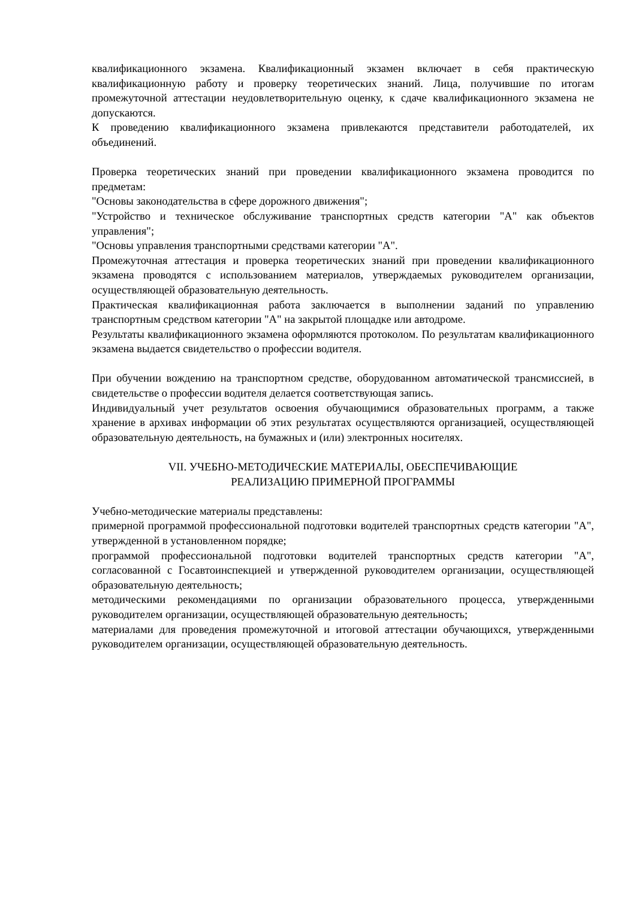квалификационного экзамена. Квалификационный экзамен включает в себя практическую квалификационную работу и проверку теоретических знаний. Лица, получившие по итогам промежуточной аттестации неудовлетворительную оценку, к сдаче квалификационного экзамена не допускаются.
К проведению квалификационного экзамена привлекаются представители работодателей, их объединений.
Проверка теоретических знаний при проведении квалификационного экзамена проводится по предметам:
"Основы законодательства в сфере дорожного движения";
"Устройство и техническое обслуживание транспортных средств категории "A" как объектов управления";
"Основы управления транспортными средствами категории "A".
Промежуточная аттестация и проверка теоретических знаний при проведении квалификационного экзамена проводятся с использованием материалов, утверждаемых руководителем организации, осуществляющей образовательную деятельность.
Практическая квалификационная работа заключается в выполнении заданий по управлению транспортным средством категории "A" на закрытой площадке или автодроме.
Результаты квалификационного экзамена оформляются протоколом. По результатам квалификационного экзамена выдается свидетельство о профессии водителя.
При обучении вождению на транспортном средстве, оборудованном автоматической трансмиссией, в свидетельстве о профессии водителя делается соответствующая запись.
Индивидуальный учет результатов освоения обучающимися образовательных программ, а также хранение в архивах информации об этих результатах осуществляются организацией, осуществляющей образовательную деятельность, на бумажных и (или) электронных носителях.
VII. УЧЕБНО-МЕТОДИЧЕСКИЕ МАТЕРИАЛЫ, ОБЕСПЕЧИВАЮЩИЕ
РЕАЛИЗАЦИЮ ПРИМЕРНОЙ ПРОГРАММЫ
Учебно-методические материалы представлены:
примерной программой профессиональной подготовки водителей транспортных средств категории "A", утвержденной в установленном порядке;
программой профессиональной подготовки водителей транспортных средств категории "A", согласованной с Госавтоинспекцией и утвержденной руководителем организации, осуществляющей образовательную деятельность;
методическими рекомендациями по организации образовательного процесса, утвержденными руководителем организации, осуществляющей образовательную деятельность;
материалами для проведения промежуточной и итоговой аттестации обучающихся, утвержденными руководителем организации, осуществляющей образовательную деятельность.